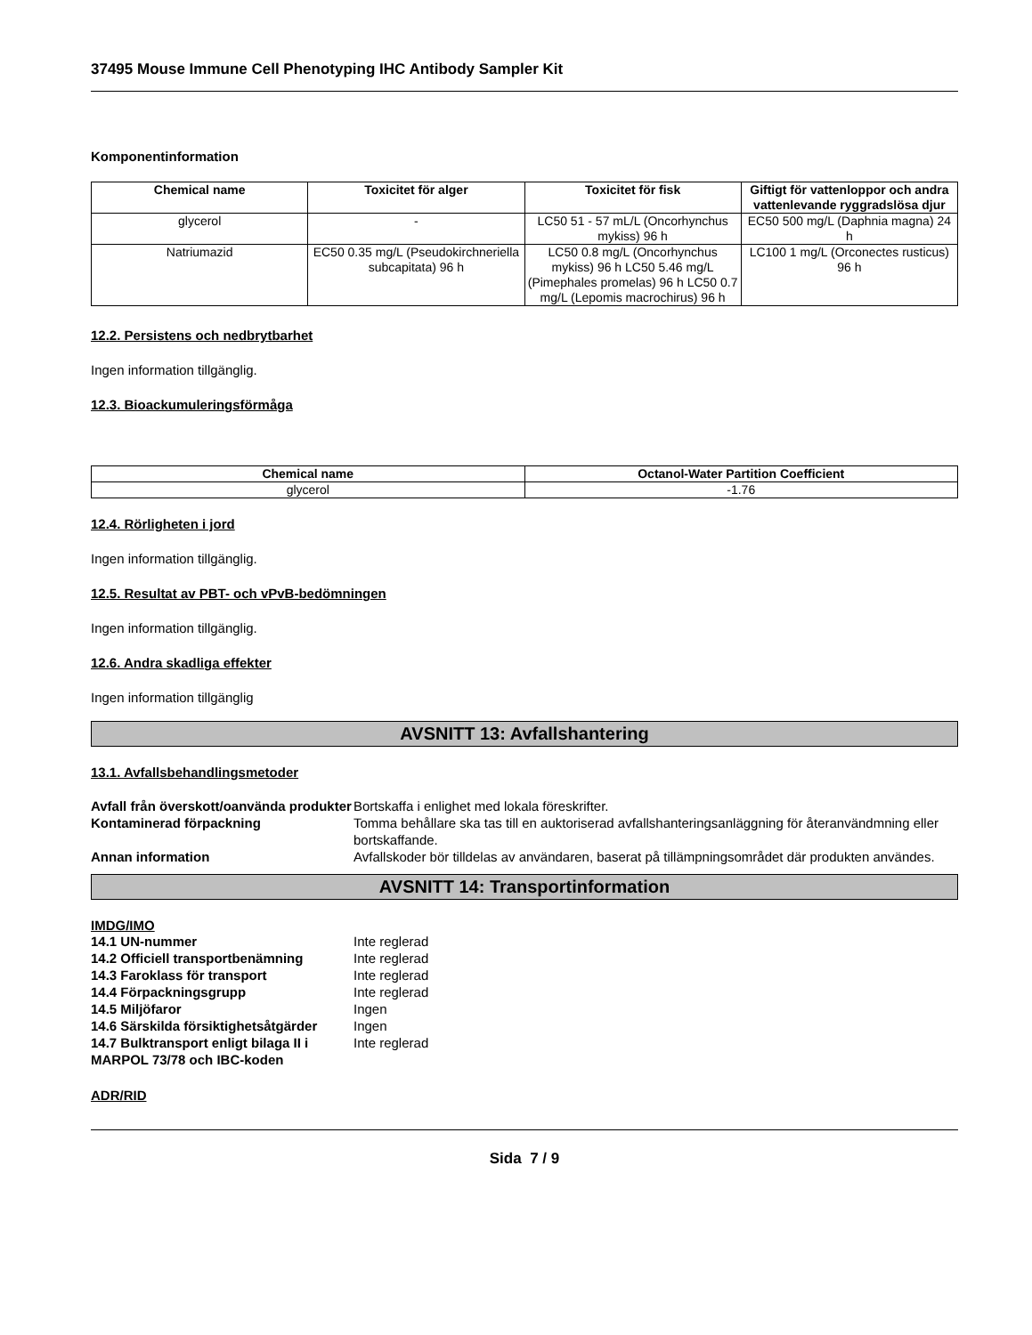37495 Mouse Immune Cell Phenotyping IHC Antibody Sampler Kit
Komponentinformation
| Chemical name | Toxicitet för alger | Toxicitet för fisk | Giftigt för vattenloppor och andra vattenlevande ryggradslösa djur |
| --- | --- | --- | --- |
| glycerol | - | LC50 51 - 57 mL/L (Oncorhynchus mykiss) 96 h | EC50 500 mg/L (Daphnia magna) 24 h |
| Natriumazid | EC50 0.35 mg/L (Pseudokirchneriella subcapitata) 96 h | LC50 0.8 mg/L (Oncorhynchus mykiss) 96 h LC50 5.46 mg/L (Pimephales promelas) 96 h LC50 0.7 mg/L (Lepomis macrochirus) 96 h | LC100 1 mg/L (Orconectes rusticus) 96 h |
12.2. Persistens och nedbrytbarhet
Ingen information tillgänglig.
12.3. Bioackumuleringsförmåga
| Chemical name | Octanol-Water Partition Coefficient |
| --- | --- |
| glycerol | -1.76 |
12.4. Rörligheten i jord
Ingen information tillgänglig.
12.5. Resultat av PBT- och vPvB-bedömningen
Ingen information tillgänglig.
12.6. Andra skadliga effekter
Ingen information tillgänglig
AVSNITT 13: Avfallshantering
13.1. Avfallsbehandlingsmetoder
Avfall från överskott/oanvända produkter Bortskaffa i enlighet med lokala föreskrifter. Kontaminerad förpackning Tomma behållare ska tas till en auktoriserad avfallshanteringsanläggning för återanvändmning eller bortskaffande. Annan information Avfallskoder bör tilldelas av användaren, baserat på tillämpningsområdet där produkten användes.
AVSNITT 14: Transportinformation
IMDG/IMO
14.1 UN-nummer Inte reglerad 14.2 Officiell transportbenämning Inte reglerad 14.3 Faroklass för transport Inte reglerad 14.4 Förpackningsgrupp Inte reglerad 14.5 Miljöfaror Ingen 14.6 Särskilda försiktighetsåtgärder Ingen 14.7 Bulktransport enligt bilaga II i MARPOL 73/78 och IBC-koden Inte reglerad
ADR/RID
Sida 7 / 9